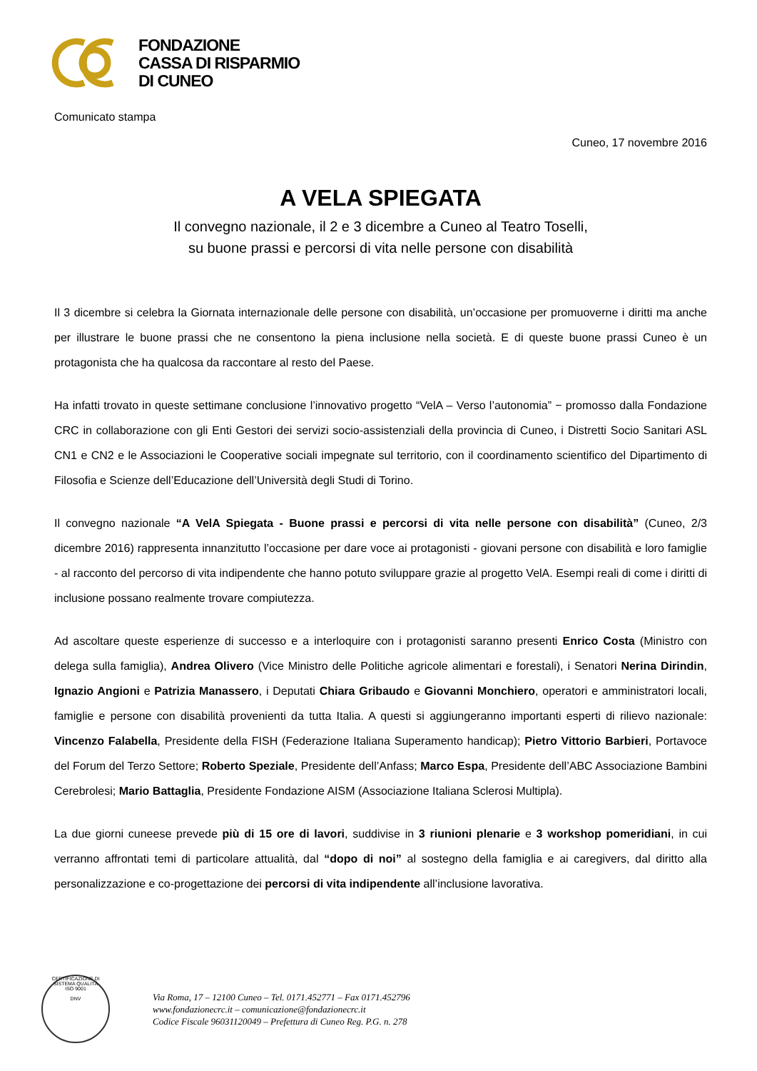FONDAZIONE
CASSA DI RISPARMIO
DI CUNEO
Comunicato stampa
Cuneo, 17 novembre 2016
A VELA SPIEGATA
Il convegno nazionale, il 2 e 3 dicembre a Cuneo al Teatro Toselli,
su buone prassi e percorsi di vita nelle persone con disabilità
Il 3 dicembre si celebra la Giornata internazionale delle persone con disabilità, un’occasione per promuoverne i diritti ma anche per illustrare le buone prassi che ne consentono la piena inclusione nella società. E di queste buone prassi Cuneo è un protagonista che ha qualcosa da raccontare al resto del Paese.
Ha infatti trovato in queste settimane conclusione l’innovativo progetto “VelA – Verso l’autonomia” − promosso dalla Fondazione CRC in collaborazione con gli Enti Gestori dei servizi socio-assistenziali della provincia di Cuneo, i Distretti Socio Sanitari ASL CN1 e CN2 e le Associazioni le Cooperative sociali impegnate sul territorio, con il coordinamento scientifico del Dipartimento di Filosofia e Scienze dell’Educazione dell’Università degli Studi di Torino.
Il convegno nazionale “A VelA Spiegata - Buone prassi e percorsi di vita nelle persone con disabilità” (Cuneo, 2/3 dicembre 2016) rappresenta innanzitutto l’occasione per dare voce ai protagonisti - giovani persone con disabilità e loro famiglie - al racconto del percorso di vita indipendente che hanno potuto sviluppare grazie al progetto VelA. Esempi reali di come i diritti di inclusione possano realmente trovare compiutezza.
Ad ascoltare queste esperienze di successo e a interloquire con i protagonisti saranno presenti Enrico Costa (Ministro con delega sulla famiglia), Andrea Olivero (Vice Ministro delle Politiche agricole alimentari e forestali), i Senatori Nerina Dirindin, Ignazio Angioni e Patrizia Manassero, i Deputati Chiara Gribaudo e Giovanni Monchiero, operatori e amministratori locali, famiglie e persone con disabilità provenienti da tutta Italia. A questi si aggiungeranno importanti esperti di rilievo nazionale: Vincenzo Falabella, Presidente della FISH (Federazione Italiana Superamento handicap); Pietro Vittorio Barbieri, Portavoce del Forum del Terzo Settore; Roberto Speziale, Presidente dell’Anfass; Marco Espa, Presidente dell’ABC Associazione Bambini Cerebrolesi; Mario Battaglia, Presidente Fondazione AISM (Associazione Italiana Sclerosi Multipla).
La due giorni cuneese prevede più di 15 ore di lavori, suddivise in 3 riunioni plenarie e 3 workshop pomeridiani, in cui verranno affrontati temi di particolare attualità, dal “dopo di noi” al sostegno della famiglia e ai caregivers, dal diritto alla personalizzazione e co-progettazione dei percorsi di vita indipendente all’inclusione lavorativa.
CERTIFICAZIONE DI SISTEMA QUALITÀ
ISO 9001
DNV
Via Roma, 17 – 12100 Cuneo – Tel. 0171.452771 – Fax 0171.452796
www.fondazionecrc.it – comunicazione@fondazionecrc.it
Codice Fiscale 96031120049 – Prefettura di Cuneo Reg. P.G. n. 278